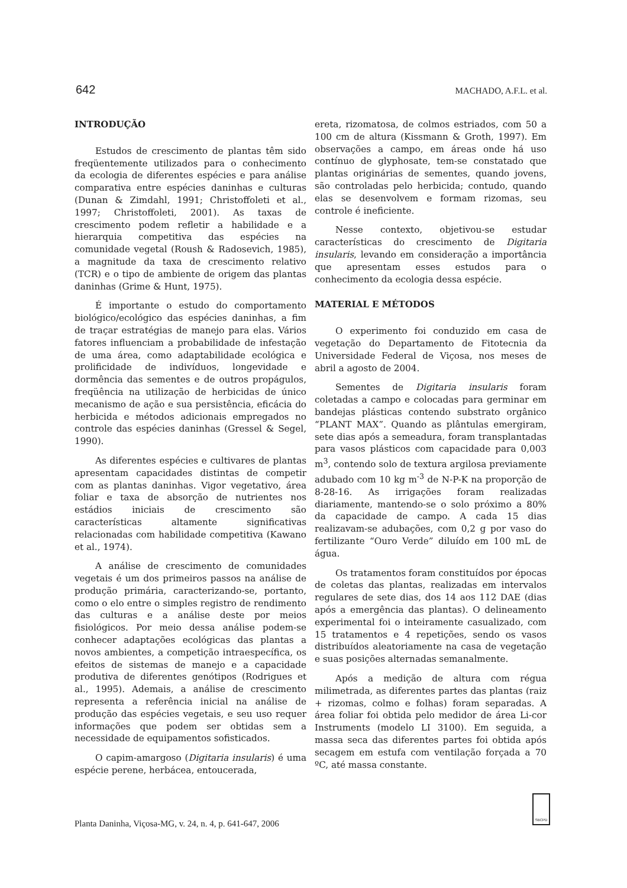642 MACHADO, A.F.L. et al.
INTRODUÇÃO
Estudos de crescimento de plantas têm sido freqüentemente utilizados para o conhecimento da ecologia de diferentes espécies e para análise comparativa entre espécies daninhas e culturas (Dunan & Zimdahl, 1991; Christoffoleti et al., 1997; Christoffoleti, 2001). As taxas de crescimento podem refletir a habilidade e a hierarquia competitiva das espécies na comunidade vegetal (Roush & Radosevich, 1985), a magnitude da taxa de crescimento relativo (TCR) e o tipo de ambiente de origem das plantas daninhas (Grime & Hunt, 1975).
É importante o estudo do comportamento biológico/ecológico das espécies daninhas, a fim de traçar estratégias de manejo para elas. Vários fatores influenciam a probabilidade de infestação de uma área, como adaptabilidade ecológica e prolificidade de indivíduos, longevidade e dormência das sementes e de outros propágulos, freqüência na utilização de herbicidas de único mecanismo de ação e sua persistência, eficácia do herbicida e métodos adicionais empregados no controle das espécies daninhas (Gressel & Segel, 1990).
As diferentes espécies e cultivares de plantas apresentam capacidades distintas de competir com as plantas daninhas. Vigor vegetativo, área foliar e taxa de absorção de nutrientes nos estádios iniciais de crescimento são características altamente significativas relacionadas com habilidade competitiva (Kawano et al., 1974).
A análise de crescimento de comunidades vegetais é um dos primeiros passos na análise de produção primária, caracterizando-se, portanto, como o elo entre o simples registro de rendimento das culturas e a análise deste por meios fisiológicos. Por meio dessa análise podem-se conhecer adaptações ecológicas das plantas a novos ambientes, a competição intraespecífica, os efeitos de sistemas de manejo e a capacidade produtiva de diferentes genótipos (Rodrigues et al., 1995). Ademais, a análise de crescimento representa a referência inicial na análise de produção das espécies vegetais, e seu uso requer informações que podem ser obtidas sem a necessidade de equipamentos sofisticados.
O capim-amargoso (Digitaria insularis) é uma espécie perene, herbácea, entoucerada,
ereta, rizomatosa, de colmos estriados, com 50 a 100 cm de altura (Kissmann & Groth, 1997). Em observações a campo, em áreas onde há uso contínuo de glyphosate, tem-se constatado que plantas originárias de sementes, quando jovens, são controladas pelo herbicida; contudo, quando elas se desenvolvem e formam rizomas, seu controle é ineficiente.
Nesse contexto, objetivou-se estudar características do crescimento de Digitaria insularis, levando em consideração a importância que apresentam esses estudos para o conhecimento da ecologia dessa espécie.
MATERIAL E MÉTODOS
O experimento foi conduzido em casa de vegetação do Departamento de Fitotecnia da Universidade Federal de Viçosa, nos meses de abril a agosto de 2004.
Sementes de Digitaria insularis foram coletadas a campo e colocadas para germinar em bandejas plásticas contendo substrato orgânico “PLANT MAX”. Quando as plântulas emergiram, sete dias após a semeadura, foram transplantadas para vasos plásticos com capacidade para 0,003 m<sup>3</sup>, contendo solo de textura argilosa previamente adubado com 10 kg m<sup>-3</sup> de N-P-K na proporção de 8-28-16. As irrigações foram realizadas diariamente, mantendo-se o solo próximo a 80% da capacidade de campo. A cada 15 dias realizavam-se adubações, com 0,2 g por vaso do fertilizante “Ouro Verde” diluído em 100 mL de água.
Os tratamentos foram constituídos por épocas de coletas das plantas, realizadas em intervalos regulares de sete dias, dos 14 aos 112 DAE (dias após a emergência das plantas). O delineamento experimental foi o inteiramente casualizado, com 15 tratamentos e 4 repetições, sendo os vasos distribuídos aleatoriamente na casa de vegetação e suas posições alternadas semanalmente.
Após a medição de altura com régua milimetrada, as diferentes partes das plantas (raiz + rizomas, colmo e folhas) foram separadas. A área foliar foi obtida pelo medidor de área Li-cor Instruments (modelo LI 3100). Em seguida, a massa seca das diferentes partes foi obtida após secagem em estufa com ventilação forçada a 70 ºC, até massa constante.
Planta Daninha, Viçosa-MG, v. 24, n. 4, p. 641-647, 2006
SBCPD